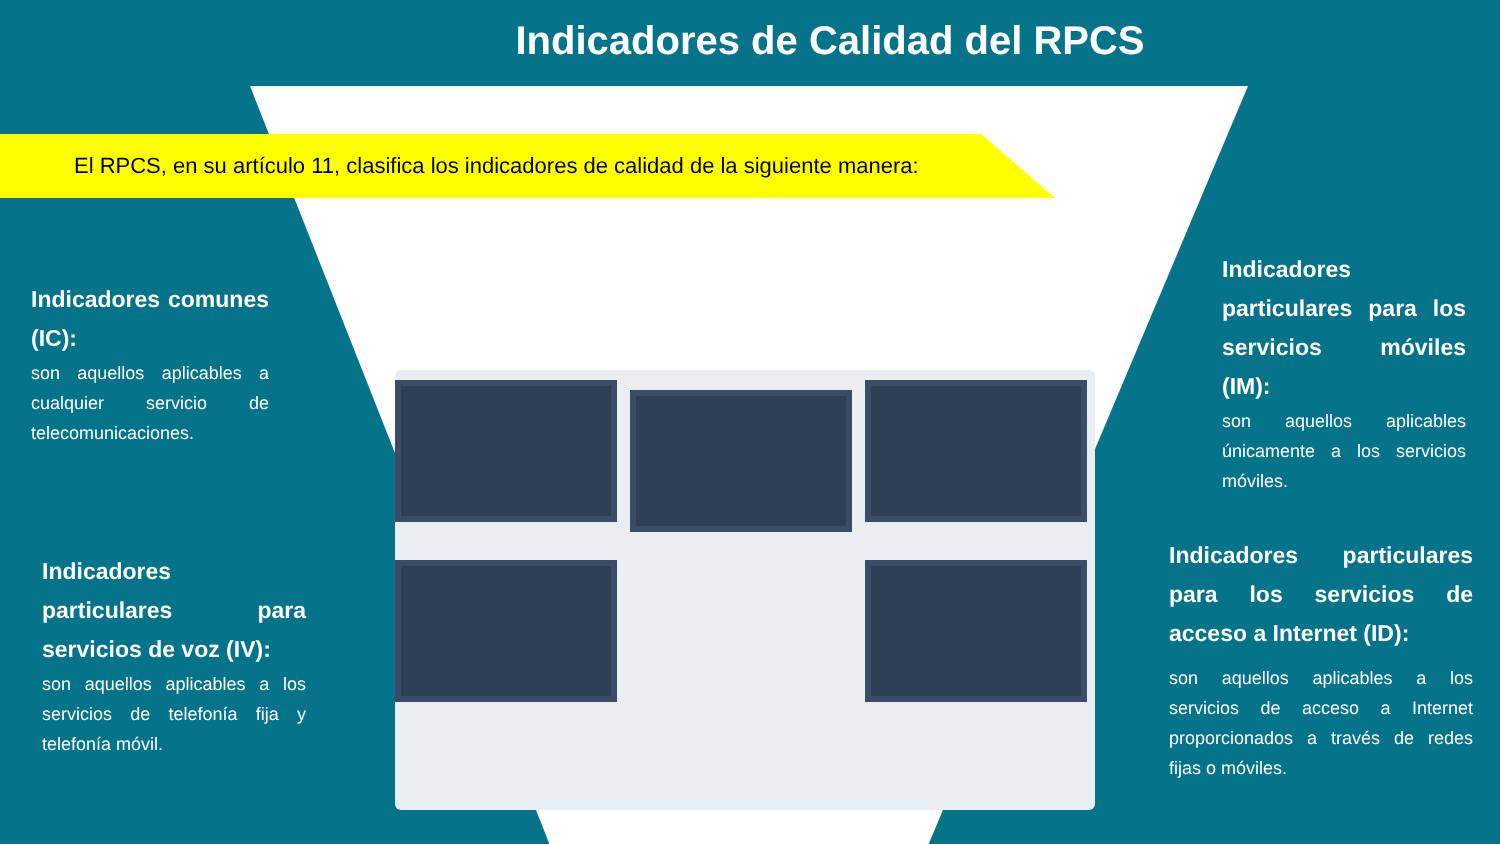Indicadores de Calidad del RPCS
El RPCS, en su artículo 11, clasifica los indicadores de calidad de la siguiente manera:
Indicadores comunes (IC):
son aquellos aplicables a cualquier servicio de telecomunicaciones.
Indicadores particulares para servicios de voz (IV):
son aquellos aplicables a los servicios de telefonía fija y telefonía móvil.
Indicadores particulares para los servicios móviles (IM):
son aquellos aplicables únicamente a los servicios móviles.
Indicadores particulares para los servicios de acceso a Internet (ID):
son aquellos aplicables a los servicios de acceso a Internet proporcionados a través de redes fijas o móviles.